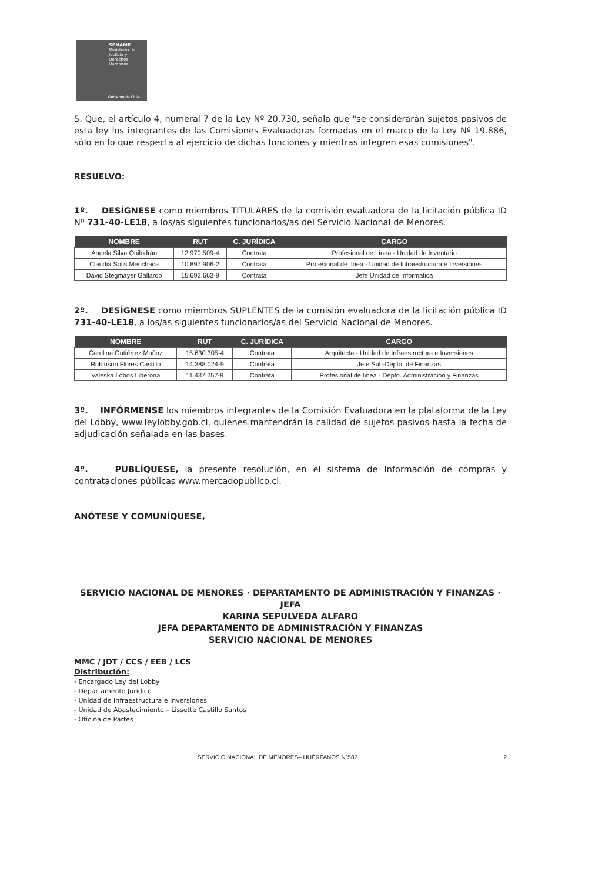SENAME
Ministerio de Justicia y Derechos Humanos
Gobierno de Chile
5. Que, el artículo 4, numeral 7 de la Ley Nº 20.730, señala que "se considerarán sujetos pasivos de esta ley los integrantes de las Comisiones Evaluadoras formadas en el marco de la Ley Nº 19.886, sólo en lo que respecta al ejercicio de dichas funciones y mientras integren esas comisiones".
RESUELVO:
1º. DESÍGNESE como miembros TITULARES de la comisión evaluadora de la licitación pública ID Nº 731-40-LE18, a los/as siguientes funcionarios/as del Servicio Nacional de Menores.
| NOMBRE | RUT | C. JURÍDICA | CARGO |
| --- | --- | --- | --- |
| Angela Silva Quilodrán | 12.970.509-4 | Contrata | Profesional de Línea - Unidad de Inventario |
| Claudia Solis Menchaca | 10.897.906-2 | Contrata | Profesional de línea - Unidad de Infraestructura e Inversiones |
| David Stegmayer Gallardo | 15.692.663-9 | Contrata | Jefe Unidad de Informatica |
2º. DESÍGNESE como miembros SUPLENTES de la comisión evaluadora de la licitación pública ID 731-40-LE18, a los/as siguientes funcionarios/as del Servicio Nacional de Menores.
| NOMBRE | RUT | C. JURÍDICA | CARGO |
| --- | --- | --- | --- |
| Carolina Gutiérrez Muñoz | 15.630.305-4 | Contrata | Arquitecta - Unidad de Infraestructura e Inversiones |
| Robinson Flores Castillo | 14.388.024-9 | Contrata | Jefe Sub-Depto. de Finanzas |
| Valeska Lobos Liberona | 11.437.257-9 | Contrata | Profesional de línea - Depto. Administración y Finanzas |
3º. INFÓRMENSE los miembros integrantes de la Comisión Evaluadora en la plataforma de la Ley del Lobby, www.leylobby.gob.cl, quienes mantendrán la calidad de sujetos pasivos hasta la fecha de adjudicación señalada en las bases.
4º. PUBLÍQUESE, la presente resolución, en el sistema de Información de compras y contrataciones públicas www.mercadopublico.cl.
ANÓTESE Y COMUNÍQUESE,
SERVICIO NACIONAL DE MENORES · DEPARTAMENTO DE ADMINISTRACIÓN Y FINANZAS · JEFA
KARINA SEPULVEDA ALFARO
JEFA DEPARTAMENTO DE ADMINISTRACIÓN Y FINANZAS
SERVICIO NACIONAL DE MENORES
MMC / JDT / CCS / EEB / LCS
Distribución:
- Encargado Ley del Lobby
- Departamento Jurídico
- Unidad de Infraestructura e Inversiones
- Unidad de Abastecimiento – Lissette Castillo Santos
- Oficina de Partes
SERVICIO NACIONAL DE MENORES– HUÉRFANOS Nº587 2